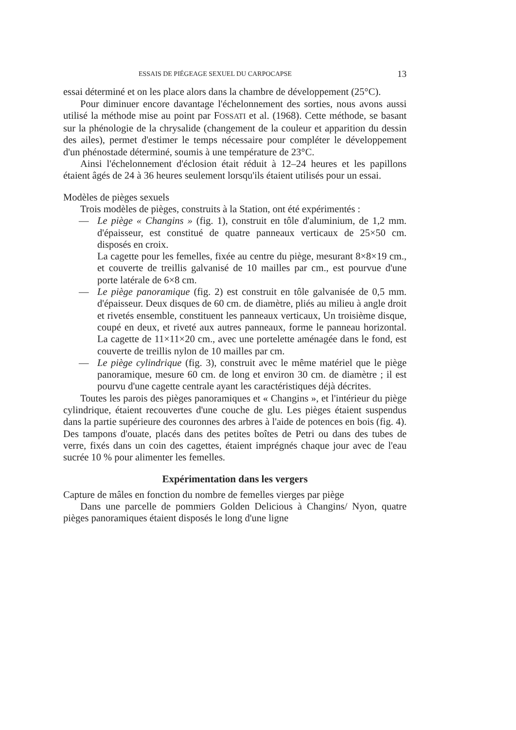ESSAIS DE PIÉGEAGE SEXUEL DU CARPOCAPSE 13
essai déterminé et on les place alors dans la chambre de développement (25°C).
Pour diminuer encore davantage l'échelonnement des sorties, nous avons aussi utilisé la méthode mise au point par FOSSATI et al. (1968). Cette méthode, se basant sur la phénologie de la chrysalide (changement de la couleur et apparition du dessin des ailes), permet d'estimer le temps nécessaire pour compléter le développement d'un phénostade déterminé, soumis à une température de 23°C.
Ainsi l'échelonnement d'éclosion était réduit à 12–24 heures et les papillons étaient âgés de 24 à 36 heures seulement lorsqu'ils étaient utilisés pour un essai.
Modèles de pièges sexuels
Trois modèles de pièges, construits à la Station, ont été expérimentés :
— Le piège « Changins » (fig. 1), construit en tôle d'aluminium, de 1,2 mm. d'épaisseur, est constitué de quatre panneaux verticaux de 25×50 cm. disposés en croix.
La cagette pour les femelles, fixée au centre du piège, mesurant 8×8×19 cm., et couverte de treillis galvanisé de 10 mailles par cm., est pourvue d'une porte latérale de 6×8 cm.
— Le piège panoramique (fig. 2) est construit en tôle galvanisée de 0,5 mm. d'épaisseur. Deux disques de 60 cm. de diamètre, pliés au milieu à angle droit et rivetés ensemble, constituent les panneaux verticaux, Un troisième disque, coupé en deux, et riveté aux autres panneaux, forme le panneau horizontal. La cagette de 11×11×20 cm., avec une portelette aménagée dans le fond, est couverte de treillis nylon de 10 mailles par cm.
— Le piège cylindrique (fig. 3), construit avec le même matériel que le piège panoramique, mesure 60 cm. de long et environ 30 cm. de diamètre ; il est pourvu d'une cagette centrale ayant les caractéristiques déjà décrites.
Toutes les parois des pièges panoramiques et « Changins », et l'intérieur du piège cylindrique, étaient recouvertes d'une couche de glu. Les pièges étaient suspendus dans la partie supérieure des couronnes des arbres à l'aide de potences en bois (fig. 4). Des tampons d'ouate, placés dans des petites boîtes de Petri ou dans des tubes de verre, fixés dans un coin des cagettes, étaient imprégnés chaque jour avec de l'eau sucrée 10 % pour alimenter les femelles.
Expérimentation dans les vergers
Capture de mâles en fonction du nombre de femelles vierges par piège
Dans une parcelle de pommiers Golden Delicious à Changins/ Nyon, quatre pièges panoramiques étaient disposés le long d'une ligne